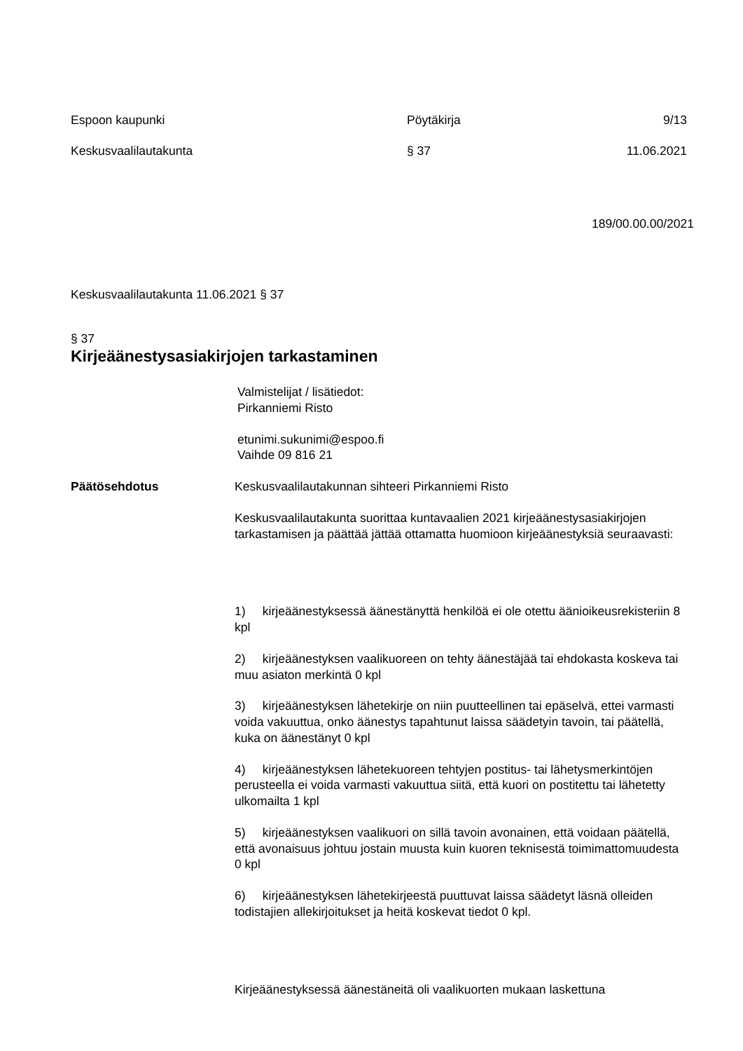Espoon kaupunki Pöytäkirja 9/13
Keskusvaalilautakunta § 37 11.06.2021
189/00.00.00/2021
Keskusvaalilautakunta 11.06.2021 § 37
§ 37
Kirjeäänestysasiakirjojen tarkastaminen
Valmistelijat / lisätiedot:
Pirkanniemi Risto
etunimi.sukunimi@espoo.fi
Vaihde 09 816 21
Päätösehdotus Keskusvaalilautakunnan sihteeri Pirkanniemi Risto
Keskusvaalilautakunta suorittaa kuntavaalien 2021 kirjeäänestysasiakirjojen tarkastamisen ja päättää jättää ottamatta huomioon kirjeäänestyksiä seuraavasti:
1) kirjeäänestyksessä äänestänyttä henkilöä ei ole otettu äänioikeusrekisteriin 8 kpl
2) kirjeäänestyksen vaalikuoreen on tehty äänestäjää tai ehdokasta koskeva tai muu asiaton merkintä 0 kpl
3) kirjeäänestyksen lähetekirje on niin puutteellinen tai epäselvä, ettei varmasti voida vakuuttua, onko äänestys tapahtunut laissa säädetyin tavoin, tai päätellä, kuka on äänestänyt 0 kpl
4) kirjeäänestyksen lähetekuoreen tehtyjen postitus- tai lähetysmerkintöjen perusteella ei voida varmasti vakuuttua siitä, että kuori on postitettu tai lähetetty ulkomailta 1 kpl
5) kirjeäänestyksen vaalikuori on sillä tavoin avonainen, että voidaan päätellä, että avonaisuus johtuu jostain muusta kuin kuoren teknisestä toimimattomuudesta 0 kpl
6) kirjeäänestyksen lähetekirjeestä puuttuvat laissa säädetyt läsnä olleiden todistajien allekirjoitukset ja heitä koskevat tiedot 0 kpl.
Kirjeäänestyksessä äänestäneitä oli vaalikuorten mukaan laskettuna